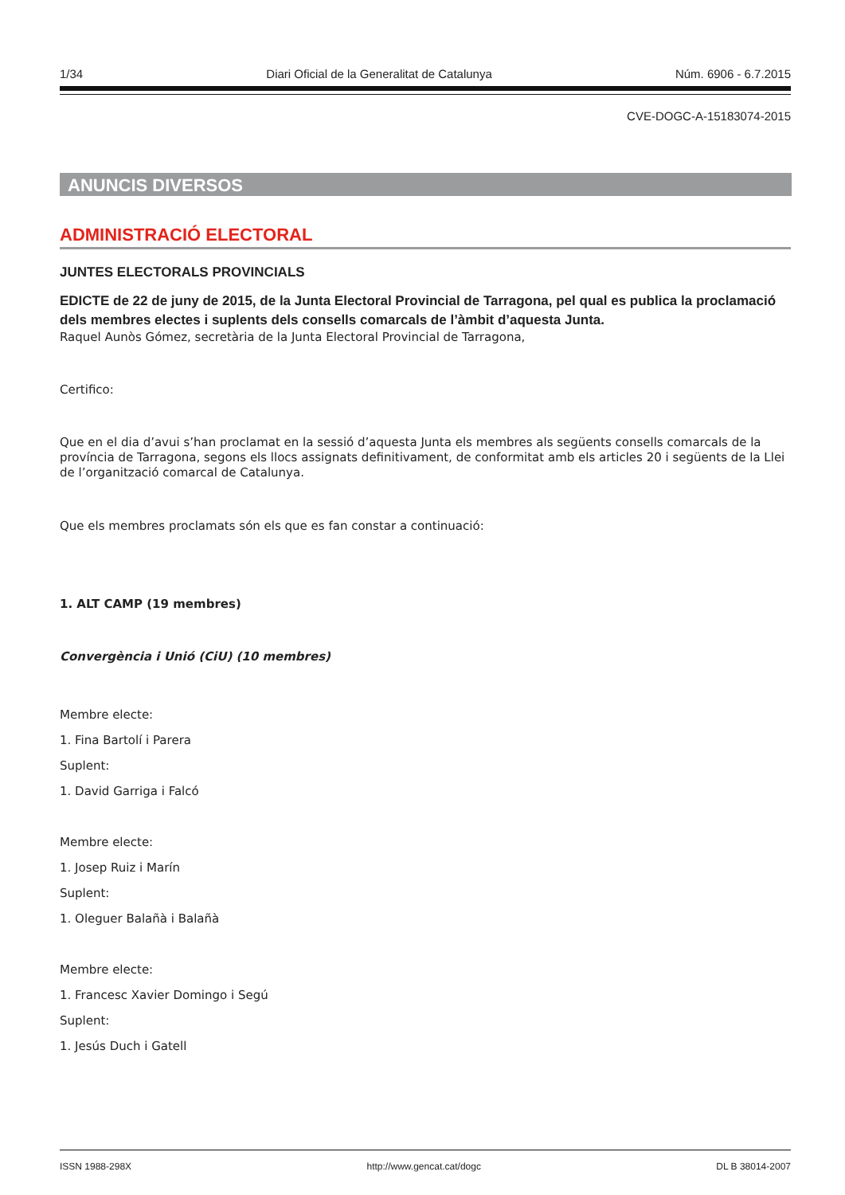1/34 Diari Oficial de la Generalitat de Catalunya Núm. 6906 - 6.7.2015
CVE-DOGC-A-15183074-2015
ANUNCIS DIVERSOS
ADMINISTRACIÓ ELECTORAL
JUNTES ELECTORALS PROVINCIALS
EDICTE de 22 de juny de 2015, de la Junta Electoral Provincial de Tarragona, pel qual es publica la proclamació dels membres electes i suplents dels consells comarcals de l’àmbit d’aquesta Junta.
Raquel Aunòs Gómez, secretària de la Junta Electoral Provincial de Tarragona,
Certifico:
Que en el dia d’avui s’han proclamat en la sessió d’aquesta Junta els membres als següents consells comarcals de la província de Tarragona, segons els llocs assignats definitivament, de conformitat amb els articles 20 i següents de la Llei de l’organització comarcal de Catalunya.
Que els membres proclamats són els que es fan constar a continuació:
1. ALT CAMP (19 membres)
Convergència i Unió (CiU) (10 membres)
Membre electe:
1. Fina Bartolí i Parera
Suplent:
1. David Garriga i Falcó
Membre electe:
1. Josep Ruiz i Marín
Suplent:
1. Oleguer Balañà i Balañà
Membre electe:
1. Francesc Xavier Domingo i Segú
Suplent:
1. Jesús Duch i Gatell
ISSN 1988-298X http://www.gencat.cat/dogc DL B 38014-2007